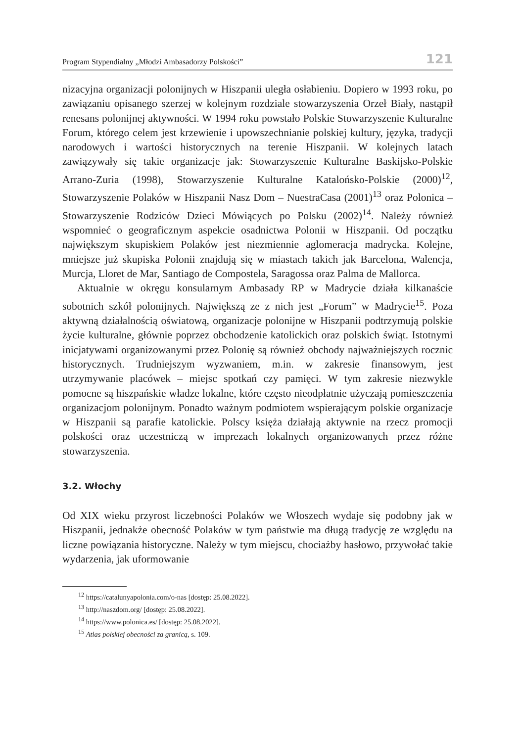Program Stypendialny „Młodzi Ambasadorzy Polskości” 121
nizacyjna organizacji polonijnych w Hiszpanii uległa osłabieniu. Dopiero w 1993 roku, po zawiązaniu opisanego szerzej w kolejnym rozdziale stowarzyszenia Orzeł Biały, nastąpił renesans polonijnej aktywności. W 1994 roku powstało Polskie Stowarzyszenie Kulturalne Forum, którego celem jest krzewienie i upowszechnianie polskiej kultury, języka, tradycji narodowych i wartości historycznych na terenie Hiszpanii. W kolejnych latach zawiązywały się takie organizacje jak: Stowarzyszenie Kulturalne Baskijsko-Polskie Arrano-Zuria (1998), Stowarzyszenie Kulturalne Katalońsko-Polskie (2000)<sup>12</sup>, Stowarzyszenie Polaków w Hiszpanii Nasz Dom – NuestraCasa (2001)<sup>13</sup> oraz Polonica – Stowarzyszenie Rodziców Dzieci Mówiących po Polsku (2002)<sup>14</sup>. Należy również wspomnieć o geograficznym aspekcie osadnictwa Polonii w Hiszpanii. Od początku największym skupiskiem Polaków jest niezmiennie aglomeracja madrycka. Kolejne, mniejsze już skupiska Polonii znajdują się w miastach takich jak Barcelona, Walencja, Murcja, Lloret de Mar, Santiago de Compostela, Saragossa oraz Palma de Mallorca.
Aktualnie w okręgu konsularnym Ambasady RP w Madrycie działa kilkanaście sobotnich szkół polonijnych. Największą ze z nich jest „Forum” w Madrycie<sup>15</sup>. Poza aktywną działalnością oświatową, organizacje polonijne w Hiszpanii podtrzymują polskie życie kulturalne, głównie poprzez obchodzenie katolickich oraz polskich świąt. Istotnymi inicjatywami organizowanymi przez Polonię są również obchody najważniejszych rocznic historycznych. Trudniejszym wyzwaniem, m.in. w zakresie finansowym, jest utrzymywanie placówek – miejsc spotkań czy pamięci. W tym zakresie niezwykle pomocne są hiszpańskie władze lokalne, które często nieodpłatnie użyczają pomieszczenia organizacjom polonijnym. Ponadto ważnym podmiotem wspierającym polskie organizacje w Hiszpanii są parafie katolickie. Polscy księża działają aktywnie na rzecz promocji polskości oraz uczestniczą w imprezach lokalnych organizowanych przez różne stowarzyszenia.
3.2. Włochy
Od XIX wieku przyrost liczebności Polaków we Włoszech wydaje się podobny jak w Hiszpanii, jednakże obecność Polaków w tym państwie ma długą tradycję ze względu na liczne powiązania historyczne. Należy w tym miejscu, chociażby hasłowo, przywołać takie wydarzenia, jak uformowanie
<sup>12</sup> https://catalunyapolonia.com/o-nas [dostęp: 25.08.2022].
<sup>13</sup> http://naszdom.org/ [dostęp: 25.08.2022].
<sup>14</sup> https://www.polonica.es/ [dostęp: 25.08.2022].
<sup>15</sup> Atlas polskiej obecności za granicą, s. 109.